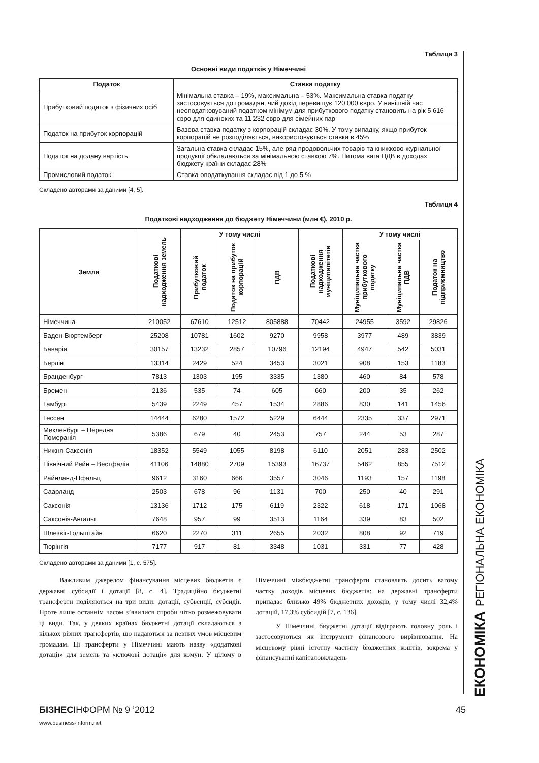Таблиця 3
Основні види податків у Німеччині
| Податок | Ставка податку |
| --- | --- |
| Прибутковий податок з фізичних осіб | Мінімальна ставка – 19%, максимальна – 53%. Максимальна ставка податку застосовується до громадян, чий дохід перевищує 120 000 євро. У нинішній час неоподатковуваний податком мінімум для прибуткового податку становить на рік 5 616 євро для одиноких та 11 232 євро для сімейних пар |
| Податок на прибуток корпорацій | Базова ставка податку з корпорацій складає 30%. У тому випадку, якщо прибуток корпорацій не розподіляється, використовується ставка в 45% |
| Податок на додану вартість | Загальна ставка складає 15%, але ряд продовольчих товарів та книжково-журнальної продукції обкладаються за мінімальною ставкою 7%. Питома вага ПДВ в доходах бюджету країни складає 28% |
| Промисловий податок | Ставка оподаткування складає від 1 до 5 % |
Складено авторами за даними [4, 5].
Таблиця 4
Податкові надходження до бюджету Німеччини (млн €), 2010 р.
| Земля | Податкові надходження земель | У тому числі | | | Податкові надходження муніципалітетів | У тому числі | | |
| --- | --- | --- | --- | --- | --- | --- | --- | --- |
| | | Прибутковий податок | Податок на прибуток корпорацій | ПДВ | | Муніципальна частка прибуткового податку | Муніципальна частка ПДВ | Податок на підприємництво |
| Німеччина | 210052 | 67610 | 12512 | 805888 | 70442 | 24955 | 3592 | 29826 |
| Баден-Вюртемберг | 25208 | 10781 | 1602 | 9270 | 9958 | 3977 | 489 | 3839 |
| Баварія | 30157 | 13232 | 2857 | 10796 | 12194 | 4947 | 542 | 5031 |
| Берлін | 13314 | 2429 | 524 | 3453 | 3021 | 908 | 153 | 1183 |
| Бранденбург | 7813 | 1303 | 195 | 3335 | 1380 | 460 | 84 | 578 |
| Бремен | 2136 | 535 | 74 | 605 | 660 | 200 | 35 | 262 |
| Гамбург | 5439 | 2249 | 457 | 1534 | 2886 | 830 | 141 | 1456 |
| Гессен | 14444 | 6280 | 1572 | 5229 | 6444 | 2335 | 337 | 2971 |
| Мекленбург – Передня Померанія | 5386 | 679 | 40 | 2453 | 757 | 244 | 53 | 287 |
| Нижня Саксонія | 18352 | 5549 | 1055 | 8198 | 6110 | 2051 | 283 | 2502 |
| Північний Рейн – Вестфалія | 41106 | 14880 | 2709 | 15393 | 16737 | 5462 | 855 | 7512 |
| Райнланд-Пфальц | 9612 | 3160 | 666 | 3557 | 3046 | 1193 | 157 | 1198 |
| Саарланд | 2503 | 678 | 96 | 1131 | 700 | 250 | 40 | 291 |
| Саксонія | 13136 | 1712 | 175 | 6119 | 2322 | 618 | 171 | 1068 |
| Саксонія-Ангальт | 7648 | 957 | 99 | 3513 | 1164 | 339 | 83 | 502 |
| Шлезвіг-Гольштайн | 6620 | 2270 | 311 | 2655 | 2032 | 808 | 92 | 719 |
| Тюрінгія | 7177 | 917 | 81 | 3348 | 1031 | 331 | 77 | 428 |
Складено авторами за даними [1, с. 575].
Важливим джерелом фінансування місцевих бюджетів є державні субсидії і дотації [8, с. 4]. Традиційно бюджетні трансферти поділяються на три види: дотації, субвенції, субсидії. Проте лише останнім часом з’явилися спроби чітко розмежовувати ці види. Так, у деяких країнах бюджетні дотації складаються з кількох різних трансфертів, що надаються за певних умов місцевим громадам. Ці трансферти у Німеччині мають назву «додаткові дотації» для земель та «ключові дотації» для комун. У цілому в Німеччині міжбюджетні трансферти становлять досить вагому частку доходів місцевих бюджетів: на державні трансферти припадає близько 49% бюджетних доходів, у тому числі 32,4% дотацій, 17,3% субсидій [7, с. 136].
У Німеччині бюджетні дотації відіграють головну роль і застосовуються як інструмент фінансового вирівнювання. На місцевому рівні істотну частину бюджетних коштів, зокрема у фінансуванні капіталовкладень
ЕКОНОМІКА РЕГІОНАЛЬНА ЕКОНОМІКА
БІЗНЕСІНФОРМ № 9 ’2012 45
www.business-inform.net